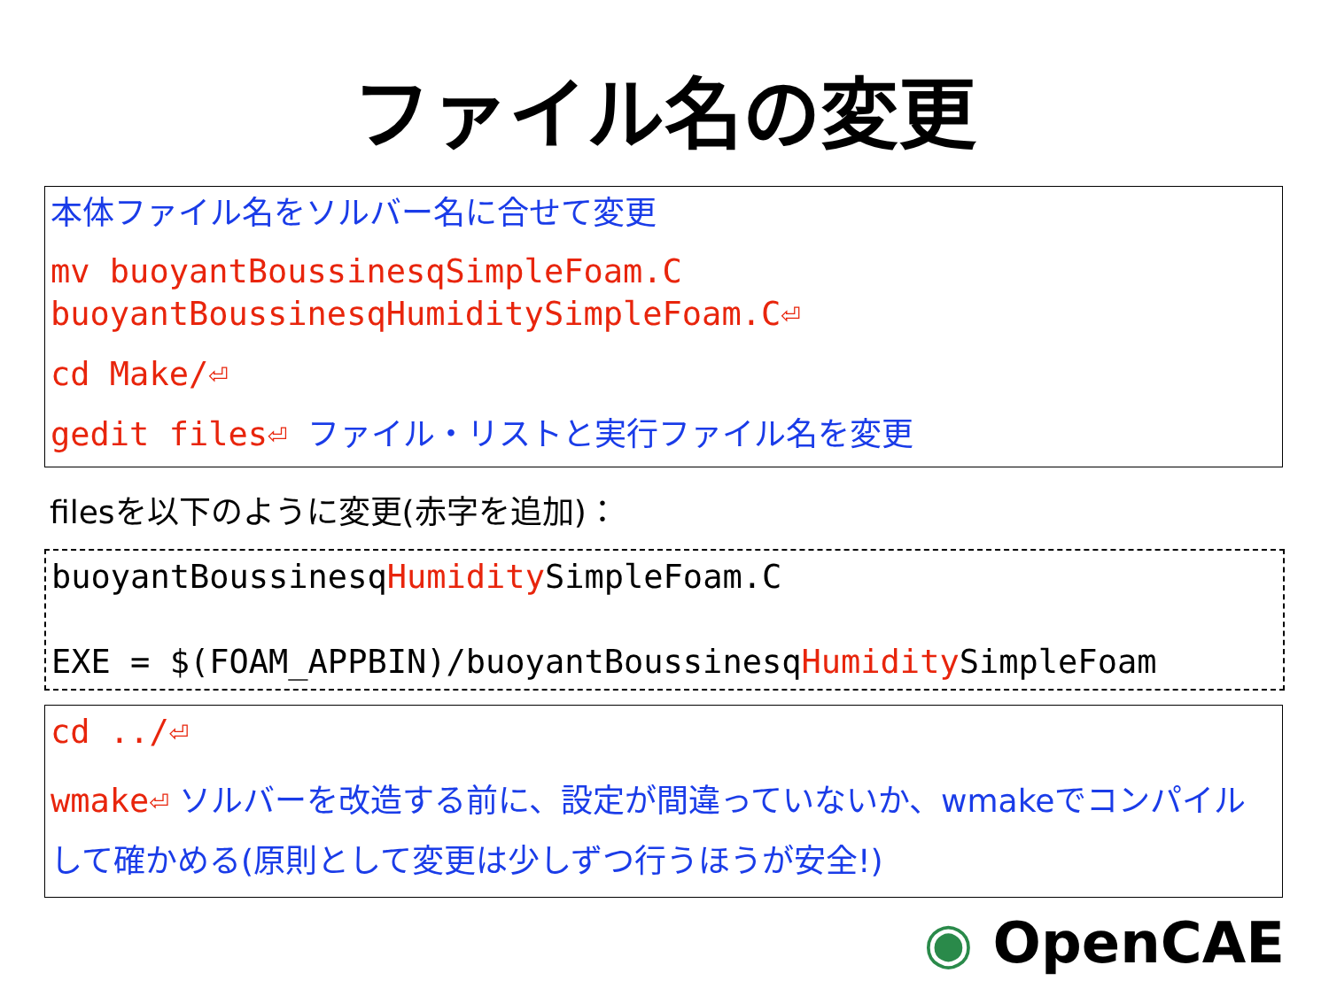ファイル名の変更
本体ファイル名をソルバー名に合せて変更
mv buoyantBoussinesqSimpleFoam.C
buoyantBoussinesqHumiditySimpleFoam.C⏎
cd Make/⏎
gedit files⏎ ファイル・リストと実行ファイル名を変更
filesを以下のように変更(赤字を追加)：
buoyantBoussinesqHumidity SimpleFoam.C
EXE = $(FOAM_APPBIN)/buoyantBoussinesqHumidity SimpleFoam
cd ../⏎
wmake⏎ ソルバーを改造する前に、設定が間違っていないか、wmakeでコンパイルして確かめる(原則として変更は少しずつ行うほうが安全!)
◉ OpenCAE